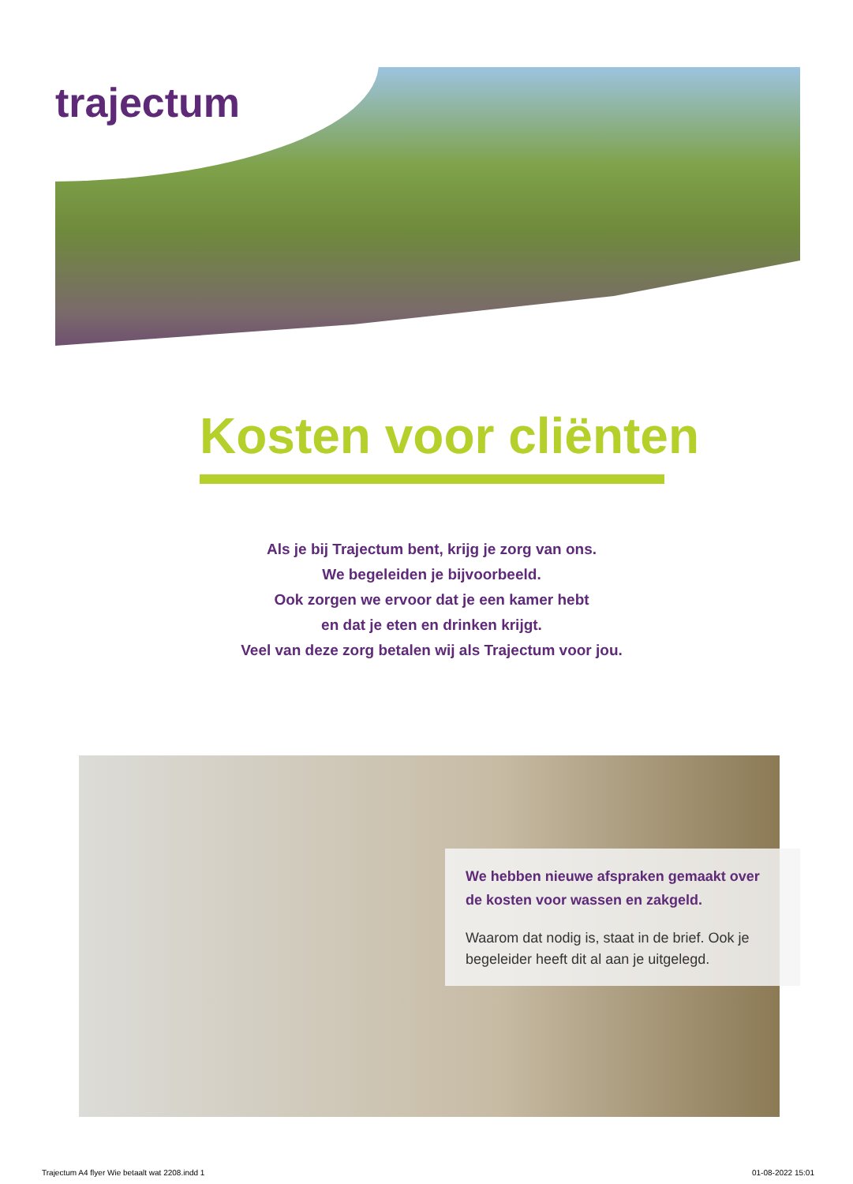trajectum
Kosten voor cliënten
Als je bij Trajectum bent, krijg je zorg van ons.
We begeleiden je bijvoorbeeld.
Ook zorgen we ervoor dat je een kamer hebt
en dat je eten en drinken krijgt.
Veel van deze zorg betalen wij als Trajectum voor jou.
We hebben nieuwe afspraken gemaakt over de kosten voor wassen en zakgeld.
Waarom dat nodig is, staat in de brief. Ook je begeleider heeft dit al aan je uitgelegd.
Trajectum A4 flyer Wie betaalt wat 2208.indd 1
01-08-2022 15:01